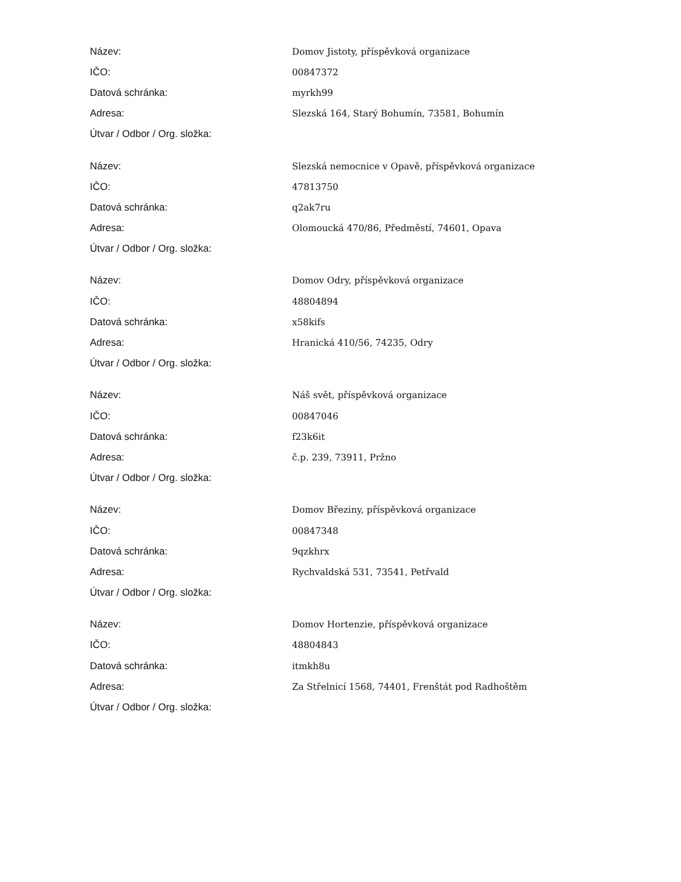| Název: | Domov Jistoty, příspěvková organizace |
| IČO: | 00847372 |
| Datová schránka: | myrkh99 |
| Adresa: | Slezská 164, Starý Bohumín, 73581, Bohumín |
| Útvar / Odbor / Org. složka: | |
| Název: | Slezská nemocnice v Opavě, příspěvková organizace |
| IČO: | 47813750 |
| Datová schránka: | q2ak7ru |
| Adresa: | Olomoucká 470/86, Předměstí, 74601, Opava |
| Útvar / Odbor / Org. složka: | |
| Název: | Domov Odry, příspěvková organizace |
| IČO: | 48804894 |
| Datová schránka: | x58kifs |
| Adresa: | Hranická 410/56, 74235, Odry |
| Útvar / Odbor / Org. složka: | |
| Název: | Náš svět, příspěvková organizace |
| IČO: | 00847046 |
| Datová schránka: | f23k6it |
| Adresa: | č.p. 239, 73911, Pržno |
| Útvar / Odbor / Org. složka: | |
| Název: | Domov Březiny, příspěvková organizace |
| IČO: | 00847348 |
| Datová schránka: | 9qzkhrx |
| Adresa: | Rychvaldská 531, 73541, Petřvald |
| Útvar / Odbor / Org. složka: | |
| Název: | Domov Hortenzie, příspěvková organizace |
| IČO: | 48804843 |
| Datová schránka: | itmkh8u |
| Adresa: | Za Střelnicí 1568, 74401, Frenštát pod Radhoštěm |
| Útvar / Odbor / Org. složka: | |